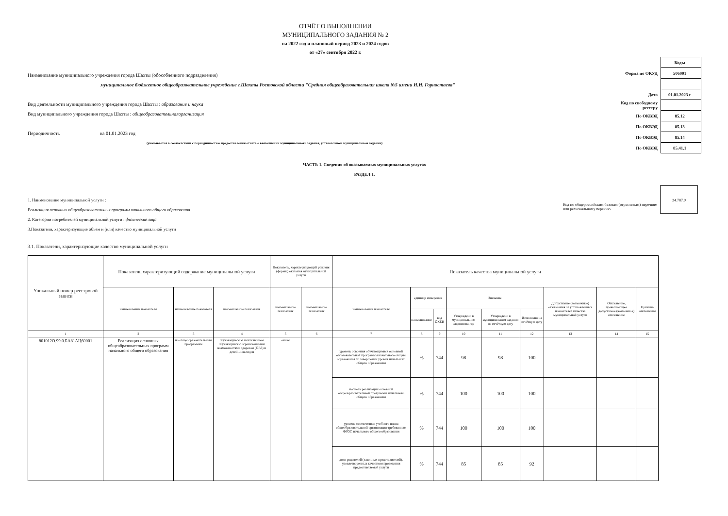ОТЧЁТ О ВЫПОЛНЕНИИ
МУНИЦИПАЛЬНОГО ЗАДАНИЯ № 2
на 2022 год и плановый период 2023 и 2024 годов
от «27» сентября 2022 г.
Наименование муниципального учреждения города Шахты (обособленного подразделения)
муниципальное бюджетное общеобразовательное учреждение г.Шахты Ростовской области "Средняя общеобразовательная школа №5 имени И.И. Горностаева"
Вид деятельности муниципального учреждения города Шахты : образование и наука
Вид муниципального учреждения города Шахты : общеобразовательнаяорганизация
Периодичность на 01.01.2023 год
(указывается в соответствии с периодичностью предоставления отчёта о выполнении муниципального задания, установленом муниципальном задании)
| | Коды |
| Форма по ОКУД | 506001 |
| Дата | 01.01.2023 г |
| Код по свободному реестру | |
| По ОКВЭД | 85.12 |
| По ОКВЭД | 85.13 |
| По ОКВЭД | 85.14 |
| По ОКВЭД | 85.41.1 |
ЧАСТЬ 1. Сведения об оказываемых муниципальных услугах
РАЗДЕЛ 1.
1. Наименование муниципальной услуги :
Реализация основных общеобразовательных программ начального общего образования
2. Категории потребителей муниципальной услуги : физические лица
3.Показатели, характеризующие объем и (или) качество муниципальной услуги
3.1. Показатели, характеризующие качество муниципальной услуги
Код по общероссийским базовам (отраслевым) перечням или региональному перечню
34.787.0
| Уникальный номер реестровой записи | Показатель,характеризующий содержание муниципальной услуги | | | Показатель, характеризующий условия (формы) оказания муниципальной услуги | | Показатель качества муниципальной услуги | | | | | | | | |
| --- | --- | --- | --- | --- | --- | --- | --- | --- | --- | --- | --- | --- | --- | --- |
| | наименование показателя | наименование показателя | наименование показателя | наименование показателя | наименование показателя | наименование показателя | единица измерения | | Значение | | | Допустимые (возможные) отклонения от установленных показателей качества муниципальной услуги | Отклонение, превышающее допустимое (возможное) отклонение | Причина отклонения |
| | | | | | | | наименование | код ОКЕИ | Утверждено в муниципальном задании на год | Утверждено в муниципальном задании на отчётную дату | Исполнено на отчётную дату | | | |
| 1 | 2 | 3 | 4 | 5 | 6 | 7 | 8 | 9 | 10 | 11 | 12 | 13 | 14 | 15 |
| 801012О.99.0.БА81АЦ60001 | Реализация основных общеобразовательных программ начального общего образования | по общеобразовательным программам | обучающиеся за исключением обучающихся с ограниченными возможностями здоровья (ОВЗ) и детей-инвалидов | очная | | уровень освоения обучающимися основной образовательной программы начального общего образования по завершении уровня начального общего образования | % | 744 | 98 | 98 | 100 | | | |
| | | | | | | полнота реализации основной общеобразовательной программы начального общего образования | % | 744 | 100 | 100 | 100 | | | |
| | | | | | | уровень соответствия учебного плана общеобразовательной организации требованиям ФГОС начального общего образования | % | 744 | 100 | 100 | 100 | | | |
| | | | | | | доля родителей (законных представителей), удовлетворенных качеством проведения предоставляемой услуги | % | 744 | 85 | 85 | 92 | | | |